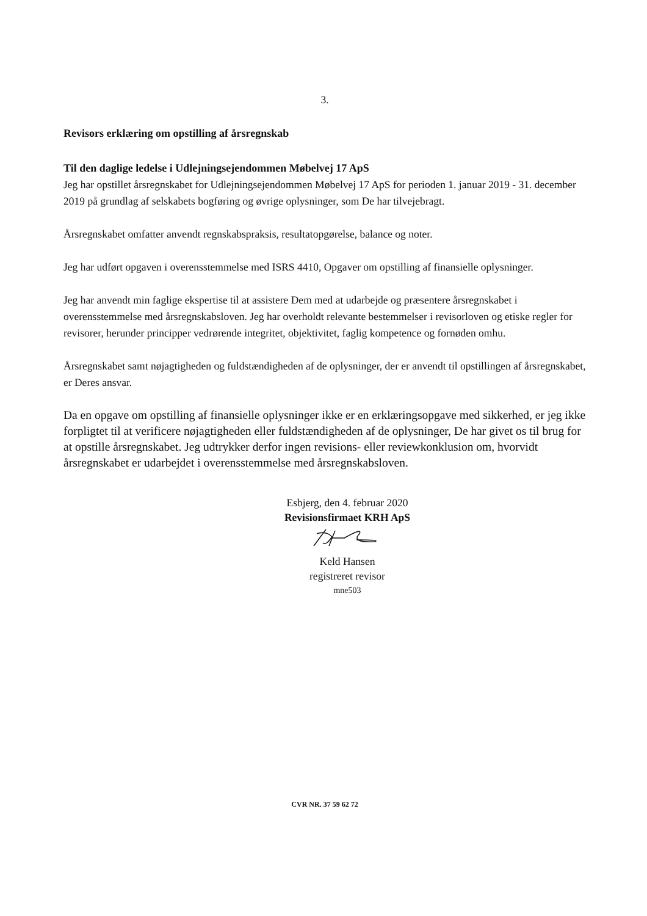3.
Revisors erklæring om opstilling af årsregnskab
Til den daglige ledelse i Udlejningsejendommen Møbelvej 17 ApS
Jeg har opstillet årsregnskabet for Udlejningsejendommen Møbelvej 17 ApS for perioden 1. januar 2019 - 31. december 2019 på grundlag af selskabets bogføring og øvrige oplysninger, som De har tilvejebragt.
Årsregnskabet omfatter anvendt regnskabspraksis, resultatopgørelse, balance og noter.
Jeg har udført opgaven i overensstemmelse med ISRS 4410, Opgaver om opstilling af finansielle oplysninger.
Jeg har anvendt min faglige ekspertise til at assistere Dem med at udarbejde og præsentere årsregnskabet i overensstemmelse med årsregnskabsloven. Jeg har overholdt relevante bestemmelser i revisorloven og etiske regler for revisorer, herunder principper vedrørende integritet, objektivitet, faglig kompetence og fornøden omhu.
Årsregnskabet samt nøjagtigheden og fuldstændigheden af de oplysninger, der er anvendt til opstillingen af årsregnskabet, er Deres ansvar.
Da en opgave om opstilling af finansielle oplysninger ikke er en erklæringsopgave med sikkerhed, er jeg ikke forpligtet til at verificere nøjagtigheden eller fuldstændigheden af de oplysninger, De har givet os til brug for at opstille årsregnskabet. Jeg udtrykker derfor ingen revisions- eller reviewkonklusion om, hvorvidt årsregnskabet er udarbejdet i overensstemmelse med årsregnskabsloven.
Esbjerg, den 4. februar 2020
Revisionsfirmaet KRH ApS
Keld Hansen
registreret revisor
mne503
CVR NR. 37 59 62 72